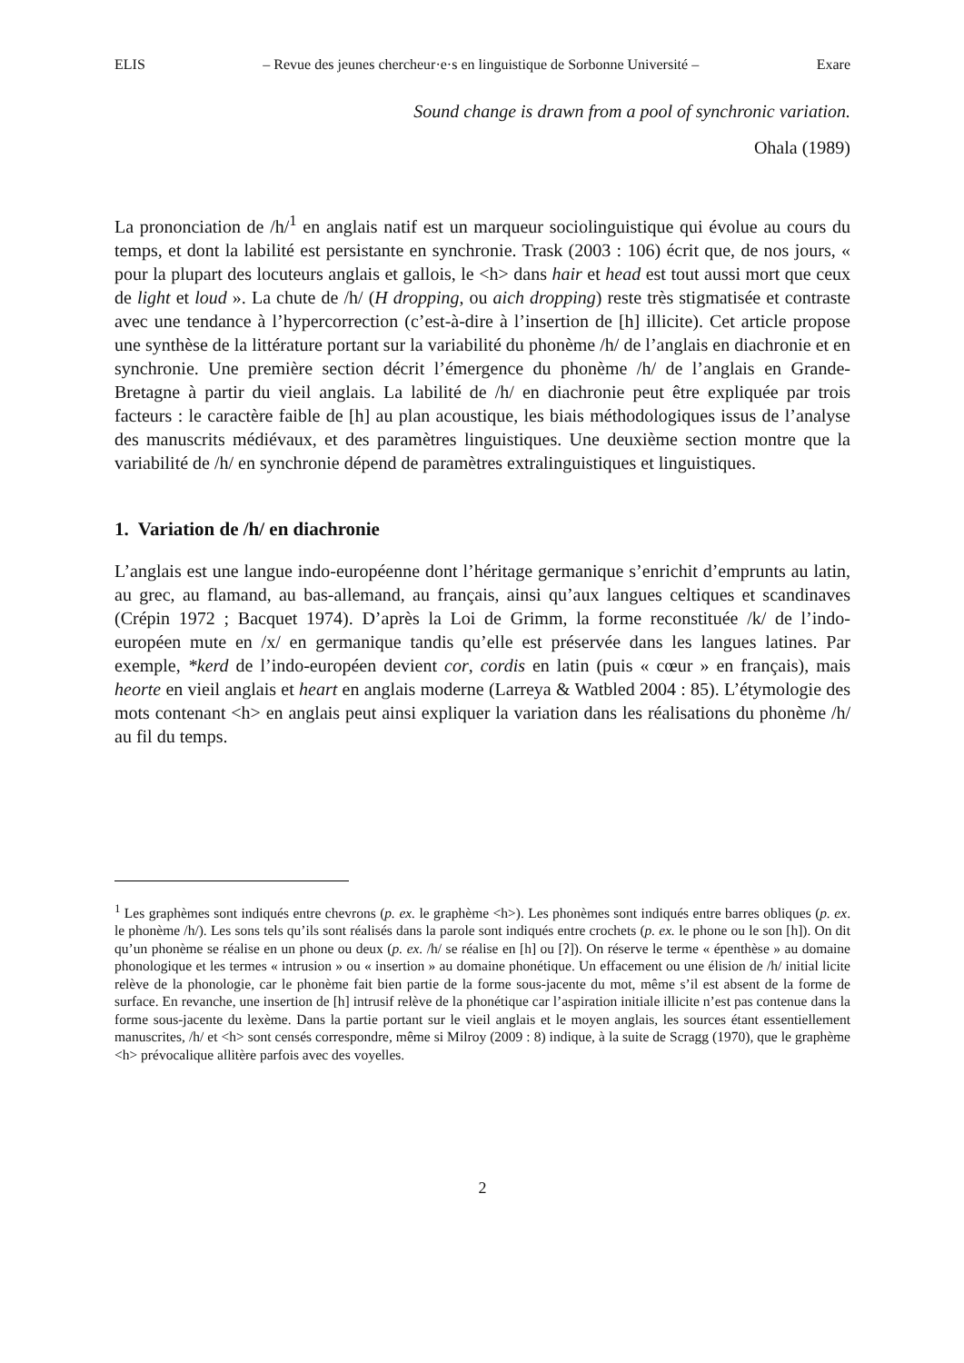ELIS – Revue des jeunes chercheur·e·s en linguistique de Sorbonne Université – Exare
Sound change is drawn from a pool of synchronic variation.
Ohala (1989)
La prononciation de /h/<sup>1</sup> en anglais natif est un marqueur sociolinguistique qui évolue au cours du temps, et dont la labilité est persistante en synchronie. Trask (2003 : 106) écrit que, de nos jours, « pour la plupart des locuteurs anglais et gallois, le <h> dans hair et head est tout aussi mort que ceux de light et loud ». La chute de /h/ (H dropping, ou aich dropping) reste très stigmatisée et contraste avec une tendance à l’hypercorrection (c’est-à-dire à l’insertion de [h] illicite). Cet article propose une synthèse de la littérature portant sur la variabilité du phonème /h/ de l’anglais en diachronie et en synchronie. Une première section décrit l’émergence du phonème /h/ de l’anglais en Grande-Bretagne à partir du vieil anglais. La labilité de /h/ en diachronie peut être expliquée par trois facteurs : le caractère faible de [h] au plan acoustique, les biais méthodologiques issus de l’analyse des manuscrits médiévaux, et des paramètres linguistiques. Une deuxième section montre que la variabilité de /h/ en synchronie dépend de paramètres extralinguistiques et linguistiques.
1. Variation de /h/ en diachronie
L’anglais est une langue indo-européenne dont l’héritage germanique s’enrichit d’emprunts au latin, au grec, au flamand, au bas-allemand, au français, ainsi qu’aux langues celtiques et scandinaves (Crépin 1972 ; Bacquet 1974). D’après la Loi de Grimm, la forme reconstituée /k/ de l’indo-européen mute en /x/ en germanique tandis qu’elle est préservée dans les langues latines. Par exemple, *kerd de l’indo-européen devient cor, cordis en latin (puis « cœur » en français), mais heorte en vieil anglais et heart en anglais moderne (Larreya & Watbled 2004 : 85). L’étymologie des mots contenant <h> en anglais peut ainsi expliquer la variation dans les réalisations du phonème /h/ au fil du temps.
<sup>1</sup> Les graphèmes sont indiqués entre chevrons (p. ex. le graphème <h>). Les phonèmes sont indiqués entre barres obliques (p. ex. le phonème /h/). Les sons tels qu’ils sont réalisés dans la parole sont indiqués entre crochets (p. ex. le phone ou le son [h]). On dit qu’un phonème se réalise en un phone ou deux (p. ex. /h/ se réalise en [h] ou [ʔ]). On réserve le terme « épenthèse » au domaine phonologique et les termes « intrusion » ou « insertion » au domaine phonétique. Un effacement ou une élision de /h/ initial licite relève de la phonologie, car le phonème fait bien partie de la forme sous-jacente du mot, même s’il est absent de la forme de surface. En revanche, une insertion de [h] intrusif relève de la phonétique car l’aspiration initiale illicite n’est pas contenue dans la forme sous-jacente du lexème. Dans la partie portant sur le vieil anglais et le moyen anglais, les sources étant essentiellement manuscrites, /h/ et <h> sont censés correspondre, même si Milroy (2009 : 8) indique, à la suite de Scragg (1970), que le graphème <h> prévocalique allitère parfois avec des voyelles.
2